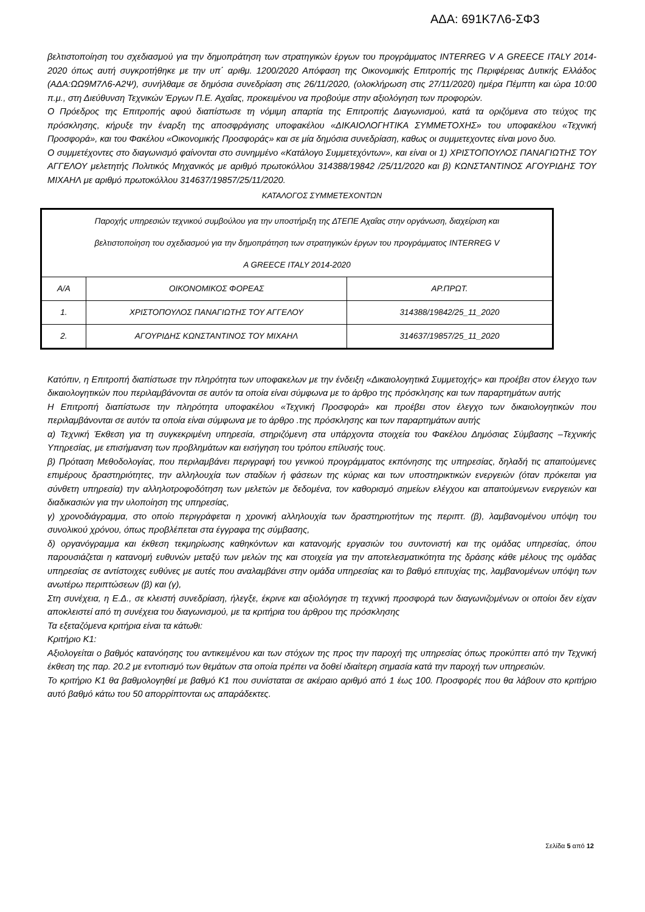ΑΔΑ: 691Κ7Λ6-ΣΦ3
βελτιστοποίηση του σχεδιασμού για την δημοπράτηση των στρατηγικών έργων του προγράμματος INTERREG V A GREECE ITALY 2014-2020 όπως αυτή συγκροτήθηκε με την υπ΄ αριθμ. 1200/2020 Απόφαση της Οικονομικής Επιτροπής της Περιφέρειας Δυτικής Ελλάδος (ΑΔΑ:ΩΩ9Μ7Λ6-Α2Ψ), συνήλθαμε σε δημόσια συνεδρίαση στις 26/11/2020, (ολοκλήρωση στις 27/11/2020) ημέρα Πέμπτη και ώρα 10:00 π.μ., στη Διεύθυνση Τεχνικών Έργων Π.Ε. Αχαΐας, προκειμένου να προβούμε στην αξιολόγηση των προφορών.
Ο Πρόεδρος της Επιτροπής αφού διαπίστωσε τη νόμιμη απαρτία της Επιτροπής Διαγωνισμού, κατά τα οριζόμενα στο τεύχος της πρόσκλησης, κήρυξε την έναρξη της αποσφράγισης υποφακέλου «ΔΙΚΑΙΟΛΟΓΗΤΙΚΑ ΣΥΜΜΕΤΟΧΗΣ» του υποφακέλου «Τεχνική Προσφορά», και του Φακέλου «Οικονομικής Προσφοράς» και σε μία δημόσια συνεδρίαση, καθως οι συμμετεχοντες είναι μονο δυο.
Ο συμμετέχοντες στο διαγωνισμό φαίνονται στο συνημμένο «Κατάλογο Συμμετεχόντων», και είναι οι 1) ΧΡΙΣΤΟΠΟΥΛΟΣ ΠΑΝΑΓΙΩΤΗΣ ΤΟΥ ΑΓΓΕΛΟΥ μελετητής Πολιτικός Μηχανικός με αριθμό πρωτοκόλλου 314388/19842 /25/11/2020 και β) ΚΩΝΣΤΑΝΤΙΝΟΣ ΑΓΟΥΡΙΔΗΣ ΤΟΥ ΜΙΧΑΗΛ με αριθμό πρωτοκόλλου 314637/19857/25/11/2020.
ΚΑΤΑΛΟΓΟΣ ΣΥΜΜΕΤΕΧΟΝΤΩΝ
| Παροχής υπηρεσιών τεχνικού συμβούλου για την υποστήριξη της ΔΤΕΠΕ Αχαΐας στην οργάνωση, διαχείριση και βελτιστοποίηση του σχεδιασμού για την δημοπράτηση των στρατηγικών έργων του προγράμματος INTERREG V A GREECE ITALY 2014-2020 | | |
| Α/Α | ΟΙΚΟΝΟΜΙΚΟΣ ΦΟΡΕΑΣ | ΑΡ.ΠΡΩΤ. |
| 1. | ΧΡΙΣΤΟΠΟΥΛΟΣ ΠΑΝΑΓΙΩΤΗΣ ΤΟΥ ΑΓΓΕΛΟΥ | 314388/19842/25_11_2020 |
| 2. | ΑΓΟΥΡΙΔΗΣ ΚΩΝΣΤΑΝΤΙΝΟΣ ΤΟΥ ΜΙΧΑΗΛ | 314637/19857/25_11_2020 |
Κατόπιν, η Επιτροπή διαπίστωσε την πληρότητα των υποφακελων με την ένδειξη «Δικαιολογητικά Συμμετοχής» και προέβει στον έλεγχο των δικαιολογητικών που περιλαμβάνονται σε αυτόν τα οποία είναι σύμφωνα με το άρθρο της πρόσκλησης και των παραρτημάτων αυτής
Η Επιτροπή διαπίστωσε την πληρότητα υποφακέλου «Τεχνική Προσφορά» και προέβει στον έλεγχο των δικαιολογητικών που περιλαμβάνονται σε αυτόν τα οποία είναι σύμφωνα με το άρθρο .της πρόσκλησης και των παραρτημάτων αυτής
α) Τεχνική Έκθεση για τη συγκεκριμένη υπηρεσία, στηριζόμενη στα υπάρχοντα στοιχεία του Φακέλου Δημόσιας Σύμβασης –Τεχνικής Υπηρεσίας, με επισήμανση των προβλημάτων και εισήγηση του τρόπου επίλυσής τους.
β) Πρόταση Μεθοδολογίας, που περιλαμβάνει περιγραφή του γενικού προγράμματος εκπόνησης της υπηρεσίας, δηλαδή τις απαιτούμενες επιμέρους δραστηριότητες, την αλληλουχία των σταδίων ή φάσεων της κύριας και των υποστηρικτικών ενεργειών (όταν πρόκειται για σύνθετη υπηρεσία) την αλληλοτροφοδότηση των μελετών με δεδομένα, τον καθορισμό σημείων ελέγχου και απαιτούμενων ενεργειών και διαδικασιών για την υλοποίηση της υπηρεσίας,
γ) χρονοδιάγραμμα, στο οποίο περιγράφεται η χρονική αλληλουχία των δραστηριοτήτων της περιπτ. (β), λαμβανομένου υπόψη του συνολικού χρόνου, όπως προβλέπεται στα έγγραφα της σύμβασης,
δ) οργανόγραμμα και έκθεση τεκμηρίωσης καθηκόντων και κατανομής εργασιών του συντονιστή και της ομάδας υπηρεσίας, όπου παρουσιάζεται η κατανομή ευθυνών μεταξύ των μελών της και στοιχεία για την αποτελεσματικότητα της δράσης κάθε μέλους της ομάδας υπηρεσίας σε αντίστοιχες ευθύνες με αυτές που αναλαμβάνει στην ομάδα υπηρεσίας και το βαθμό επιτυχίας της, λαμβανομένων υπόψη των ανωτέρω περιπτώσεων (β) και (γ),
Στη συνέχεια, η Ε.Δ., σε κλειστή συνεδρίαση, ήλεγξε, έκρινε και αξιολόγησε τη τεχνική προσφορά των διαγωνιζομένων οι οποίοι δεν είχαν αποκλειστεί από τη συνέχεια του διαγωνισμού, με τα κριτήρια του άρθρου της πρόσκλησης
Τα εξεταζόμενα κριτήρια είναι τα κάτωθι:
Κριτήριο Κ1:
Αξιολογείται ο βαθμός κατανόησης του αντικειμένου και των στόχων της προς την παροχή της υπηρεσίας όπως προκύπτει από την Τεχνική έκθεση της παρ. 20.2 με εντοπισμό των θεμάτων στα οποία πρέπει να δοθεί ιδιαίτερη σημασία κατά την παροχή των υπηρεσιών.
Το κριτήριο Κ1 θα βαθμολογηθεί με βαθμό Κ1 που συνίσταται σε ακέραιο αριθμό από 1 έως 100. Προσφορές που θα λάβουν στο κριτήριο αυτό βαθμό κάτω του 50 απορρίπτονται ως απαράδεκτες.
Σελίδα 5 από 12